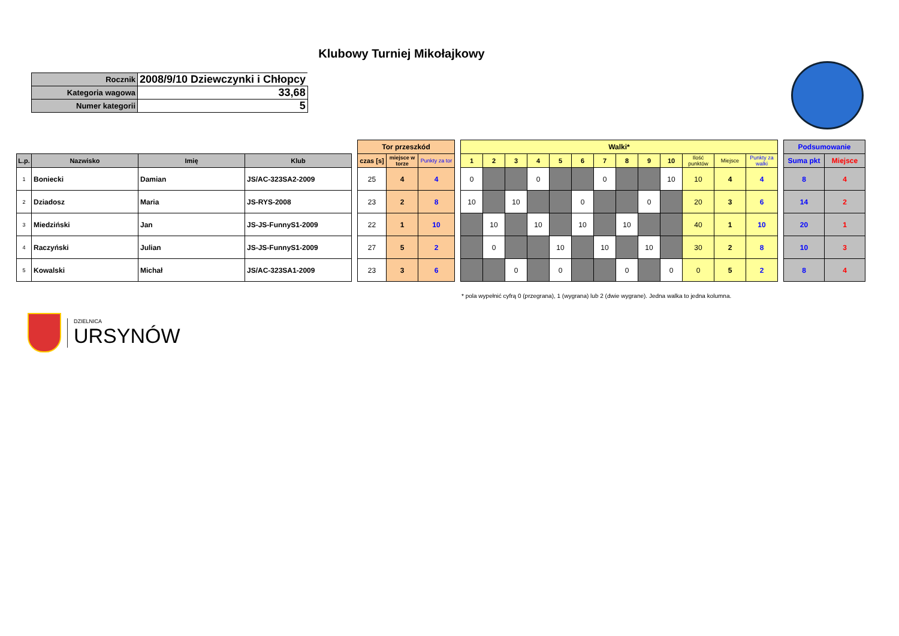Klubowy Turniej Mikołajkowy
| Rocznik | 2008/9/10 Dziewczynki i Chłopcy |
| Kategoria wagowa | 33,68 |
| Numer kategorii | 5 |
| | | | | | Tor przeszkód | | | | Walki* | | | | | | | | | | | | | | Podsumowanie | |
| L.p. | Nazwisko | Imię | Klub | | czas [s] | miejsce w torze | Punkty za tor | | 1 | 2 | 3 | 4 | 5 | 6 | 7 | 8 | 9 | 10 | Ilość punktów | Miejsce | Punkty za walki | | Suma pkt | Miejsce |
| 1 | Boniecki | Damian | JS/AC-323SA2-2009 | | 25 | 4 | 4 | | 0 | | | 0 | | | 0 | | | 10 | 10 | 4 | 4 | | 8 | 4 |
| 2 | Dziadosz | Maria | JS-RYS-2008 | | 23 | 2 | 8 | | 10 | | 10 | | | 0 | | | 0 | | 20 | 3 | 6 | | 14 | 2 |
| 3 | Miedziński | Jan | JS-JS-FunnyS1-2009 | | 22 | 1 | 10 | | | 10 | | 10 | | 10 | | 10 | | | 40 | 1 | 10 | | 20 | 1 |
| 4 | Raczyński | Julian | JS-JS-FunnyS1-2009 | | 27 | 5 | 2 | | | 0 | | | 10 | | 10 | | 10 | | 30 | 2 | 8 | | 10 | 3 |
| 5 | Kowalski | Michał | JS/AC-323SA1-2009 | | 23 | 3 | 6 | | | | 0 | | 0 | | | 0 | | 0 | 0 | 5 | 2 | | 8 | 4 |
* pola wypełnić cyfrą 0 (przegrana), 1 (wygrana) lub 2 (dwie wygrane). Jedna walka to jedna kolumna.
DZIELNICA
URSYNÓW